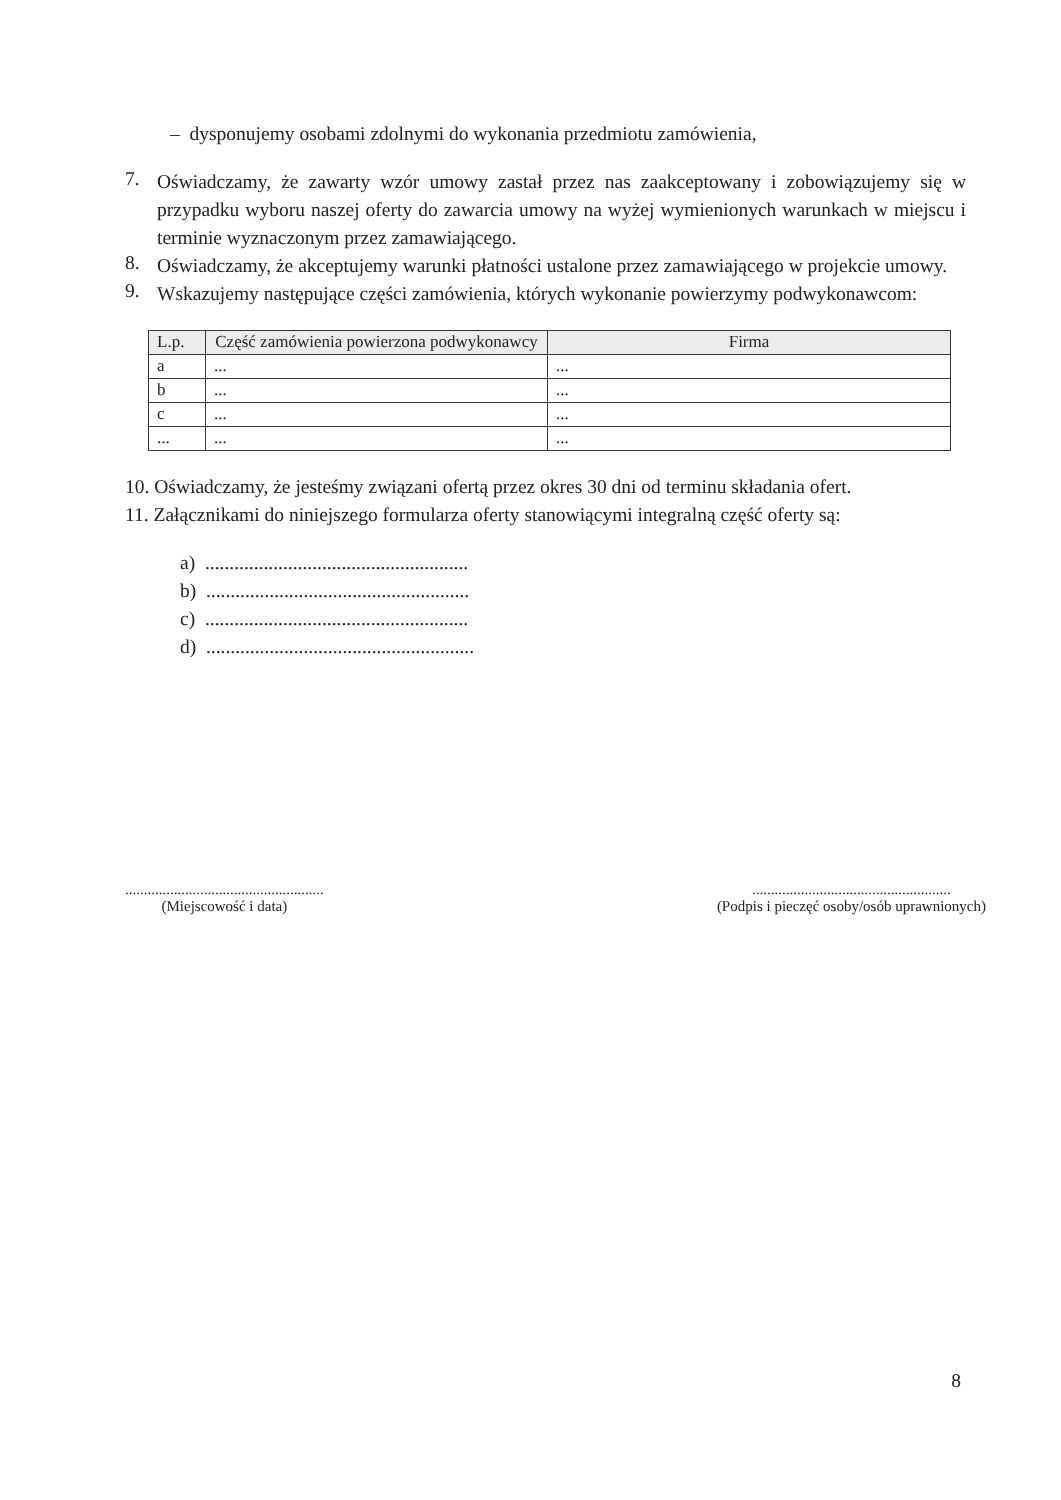– dysponujemy osobami zdolnymi do wykonania przedmiotu zamówienia,
7.
Oświadczamy, że zawarty wzór umowy zastał przez nas zaakceptowany i zobowiązujemy się w przypadku wyboru naszej oferty do zawarcia umowy na wyżej wymienionych warunkach w miejscu i terminie wyznaczonym przez zamawiającego.
8.
Oświadczamy, że akceptujemy warunki płatności ustalone przez zamawiającego w projekcie umowy.
9.
Wskazujemy następujące części zamówienia, których wykonanie powierzymy podwykonawcom:
| L.p. | Część zamówienia powierzona podwykonawcy | Firma |
| --- | --- | --- |
| a | ... | ... |
| b | ... | ... |
| c | ... | ... |
| ... | ... | ... |
10. Oświadczamy, że jesteśmy związani ofertą przez okres 30 dni od terminu składania ofert.
11. Załącznikami do niniejszego formularza oferty stanowiącymi integralną część oferty są:
a) ......................................................
b) ......................................................
c) ......................................................
d) .......................................................
.....................................................
(Miejscowość i data)
.....................................................
(Podpis i pieczęć osoby/osób uprawnionych)
8